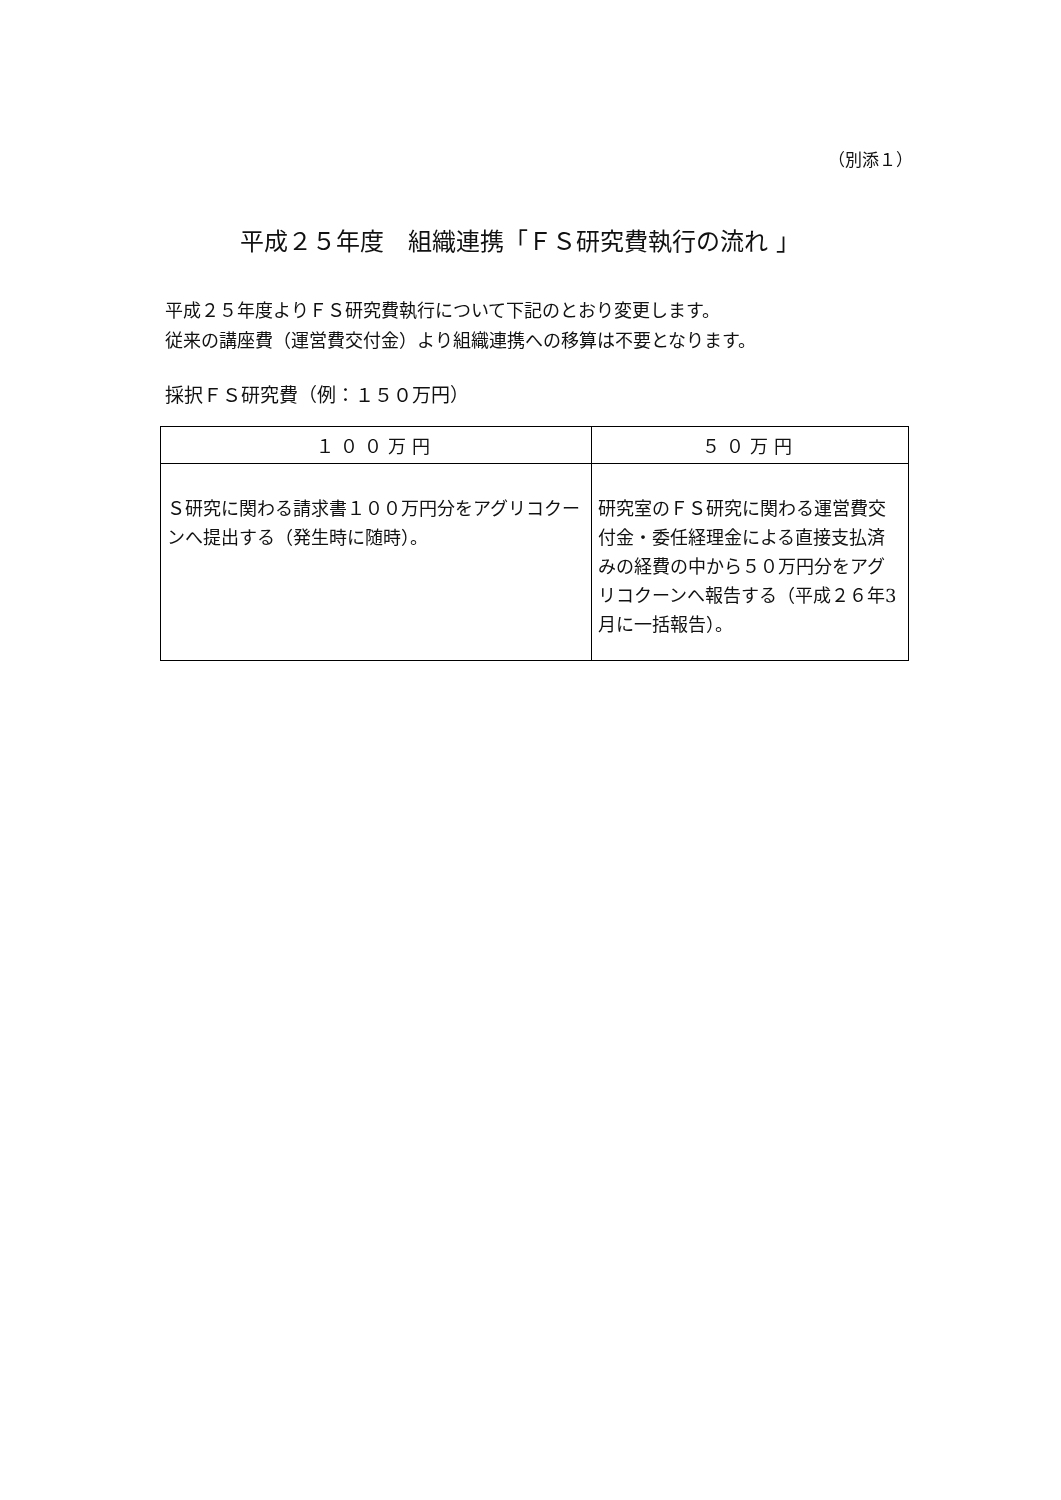（別添１）
平成２５年度　組織連携「ＦＳ研究費執行の流れ 」
平成２５年度よりＦＳ研究費執行について下記のとおり変更します。
従来の講座費（運営費交付金）より組織連携への移算は不要となります。
採択ＦＳ研究費（例：１５０万円）
| １００万円 | ５０万円 |
| --- | --- |
| Ｓ研究に関わる請求書１００万円分をアグリコクーンへ提出する（発生時に随時）。 | 研究室のＦＳ研究に関わる運営費交付金・委任経理金による直接支払済みの経費の中から５０万円分をアグリコクーンへ報告する（平成２６年3月に一括報告）。 |